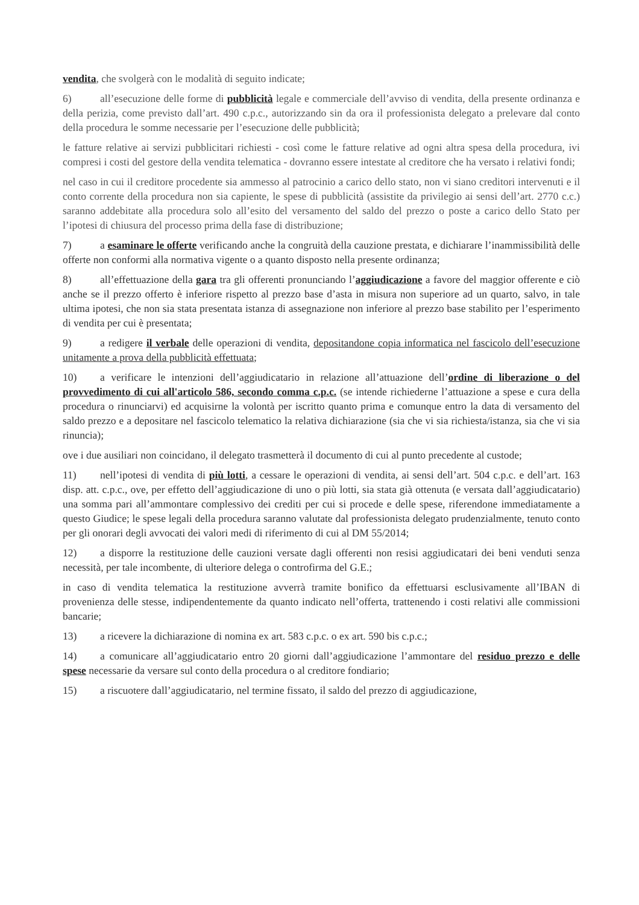vendita, che svolgerà con le modalità di seguito indicate;
6) all’esecuzione delle forme di pubblicità legale e commerciale dell’avviso di vendita, della presente ordinanza e della perizia, come previsto dall’art. 490 c.p.c., autorizzando sin da ora il professionista delegato a prelevare dal conto della procedura le somme necessarie per l’esecuzione delle pubblicità;
le fatture relative ai servizi pubblicitari richiesti - così come le fatture relative ad ogni altra spesa della procedura, ivi compresi i costi del gestore della vendita telematica - dovranno essere intestate al creditore che ha versato i relativi fondi;
nel caso in cui il creditore procedente sia ammesso al patrocinio a carico dello stato, non vi siano creditori intervenuti e il conto corrente della procedura non sia capiente, le spese di pubblicità (assistite da privilegio ai sensi dell’art. 2770 c.c.) saranno addebitate alla procedura solo all’esito del versamento del saldo del prezzo o poste a carico dello Stato per l’ipotesi di chiusura del processo prima della fase di distribuzione;
7) a esaminare le offerte verificando anche la congruità della cauzione prestata, e dichiarare l’inammissibilità delle offerte non conformi alla normativa vigente o a quanto disposto nella presente ordinanza;
8) all’effettuazione della gara tra gli offerenti pronunciando l’aggiudicazione a favore del maggior offerente e ciò anche se il prezzo offerto è inferiore rispetto al prezzo base d’asta in misura non superiore ad un quarto, salvo, in tale ultima ipotesi, che non sia stata presentata istanza di assegnazione non inferiore al prezzo base stabilito per l’esperimento di vendita per cui è presentata;
9) a redigere il verbale delle operazioni di vendita, depositandone copia informatica nel fascicolo dell’esecuzione unitamente a prova della pubblicità effettuata;
10) a verificare le intenzioni dell’aggiudicatario in relazione all’attuazione dell’ordine di liberazione o del provvedimento di cui all'articolo 586, secondo comma c.p.c. (se intende richiederne l’attuazione a spese e cura della procedura o rinunciarvi) ed acquisirne la volontà per iscritto quanto prima e comunque entro la data di versamento del saldo prezzo e a depositare nel fascicolo telematico la relativa dichiarazione (sia che vi sia richiesta/istanza, sia che vi sia rinuncia);
ove i due ausiliari non coincidano, il delegato trasmetterà il documento di cui al punto precedente al custode;
11) nell’ipotesi di vendita di più lotti, a cessare le operazioni di vendita, ai sensi dell’art. 504 c.p.c. e dell’art. 163 disp. att. c.p.c., ove, per effetto dell’aggiudicazione di uno o più lotti, sia stata già ottenuta (e versata dall’aggiudicatario) una somma pari all’ammontare complessivo dei crediti per cui si procede e delle spese, riferendone immediatamente a questo Giudice; le spese legali della procedura saranno valutate dal professionista delegato prudenzialmente, tenuto conto per gli onorari degli avvocati dei valori medi di riferimento di cui al DM 55/2014;
12) a disporre la restituzione delle cauzioni versate dagli offerenti non resisi aggiudicatari dei beni venduti senza necessità, per tale incombente, di ulteriore delega o controfirma del G.E.;
in caso di vendita telematica la restituzione avverrà tramite bonifico da effettuarsi esclusivamente all’IBAN di provenienza delle stesse, indipendentemente da quanto indicato nell’offerta, trattenendo i costi relativi alle commissioni bancarie;
13) a ricevere la dichiarazione di nomina ex art. 583 c.p.c. o ex art. 590 bis c.p.c.;
14) a comunicare all’aggiudicatario entro 20 giorni dall’aggiudicazione l’ammontare del residuo prezzo e delle spese necessarie da versare sul conto della procedura o al creditore fondiario;
15) a riscuotere dall’aggiudicatario, nel termine fissato, il saldo del prezzo di aggiudicazione,